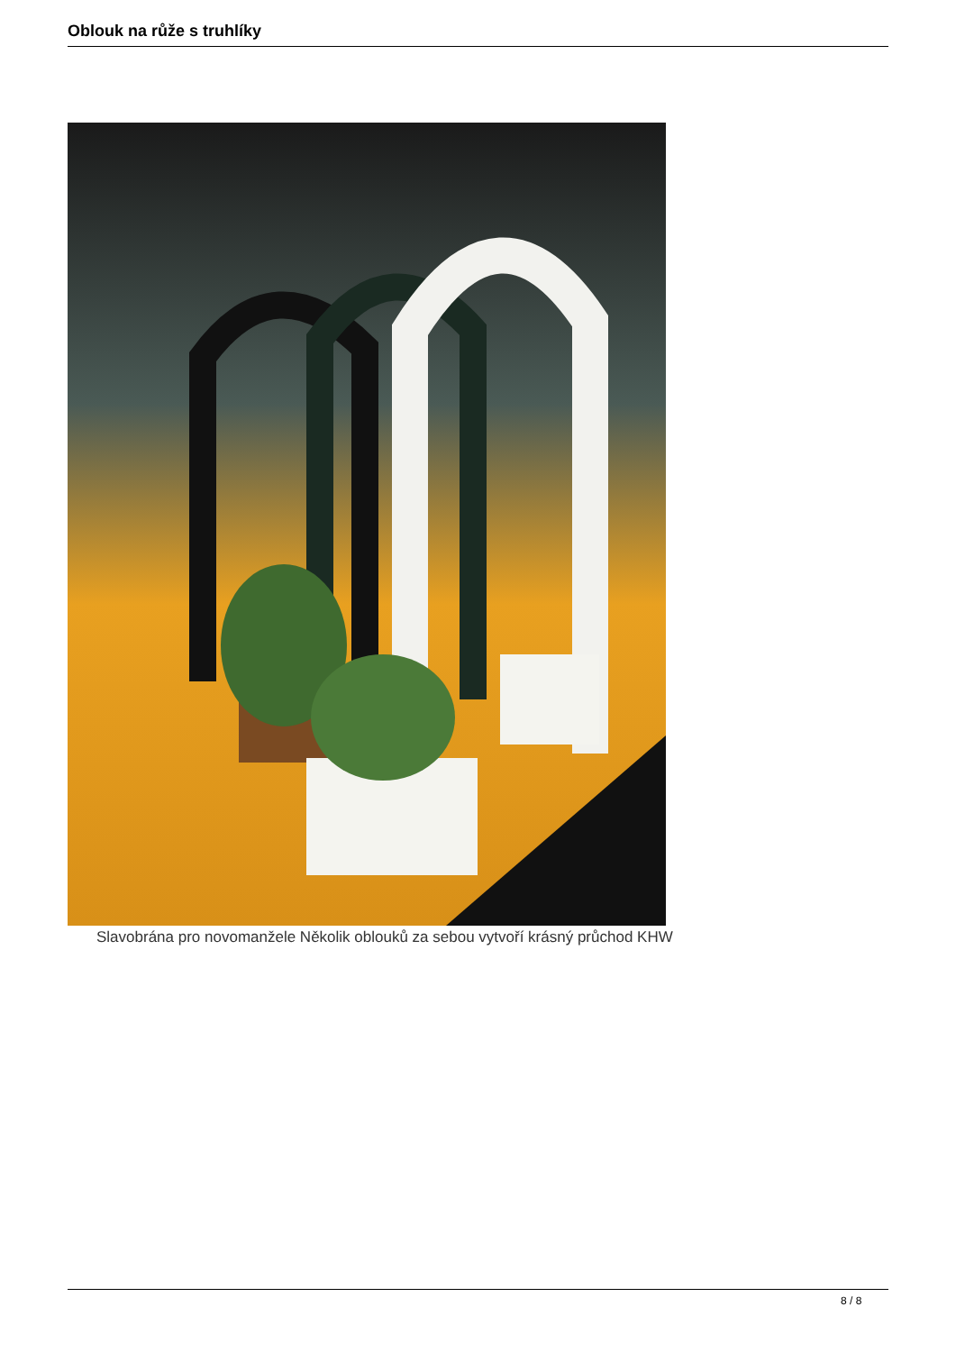Oblouk na růže s truhlíky
Slavobrána pro novomanžele Několik oblouků za sebou vytvoří krásný průchod KHW
8 / 8